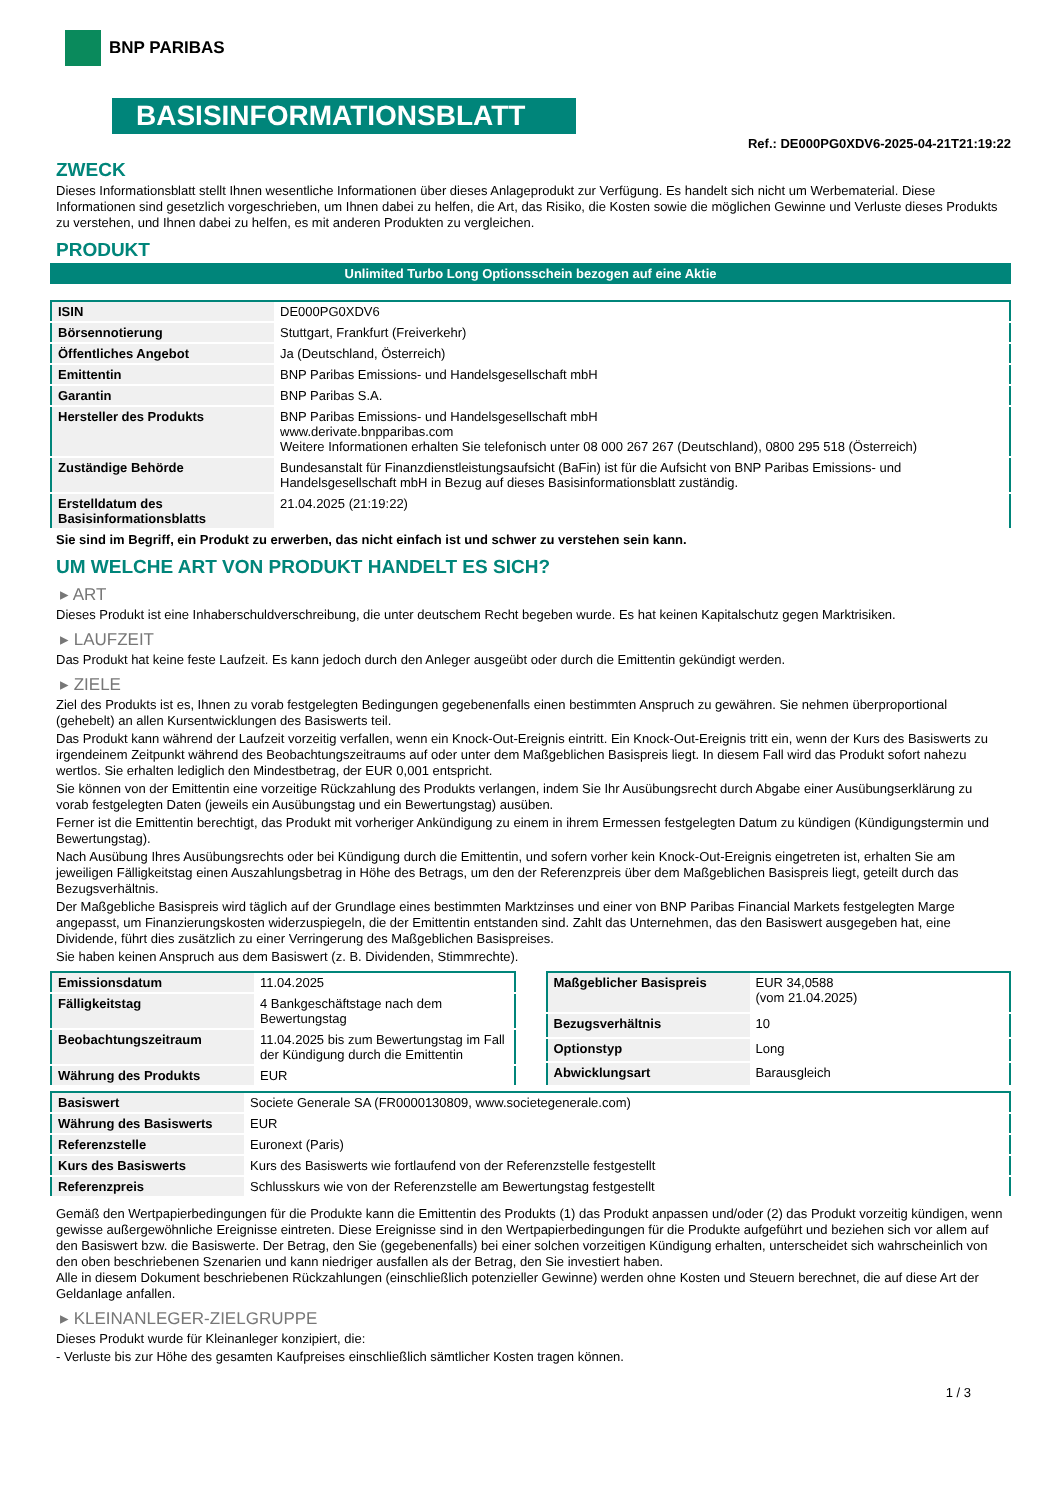BNP PARIBAS
BASISINFORMATIONSBLATT
Ref.: DE000PG0XDV6-2025-04-21T21:19:22
ZWECK
Dieses Informationsblatt stellt Ihnen wesentliche Informationen über dieses Anlageprodukt zur Verfügung. Es handelt sich nicht um Werbematerial. Diese Informationen sind gesetzlich vorgeschrieben, um Ihnen dabei zu helfen, die Art, das Risiko, die Kosten sowie die möglichen Gewinne und Verluste dieses Produkts zu verstehen, und Ihnen dabei zu helfen, es mit anderen Produkten zu vergleichen.
PRODUKT
Unlimited Turbo Long Optionsschein bezogen auf eine Aktie
| ISIN | DE000PG0XDV6 |
| Börsennotierung | Stuttgart, Frankfurt (Freiverkehr) |
| Öffentliches Angebot | Ja (Deutschland, Österreich) |
| Emittentin | BNP Paribas Emissions- und Handelsgesellschaft mbH |
| Garantin | BNP Paribas S.A. |
| Hersteller des Produkts | BNP Paribas Emissions- und Handelsgesellschaft mbH www.derivate.bnpparibas.com Weitere Informationen erhalten Sie telefonisch unter 08 000 267 267 (Deutschland), 0800 295 518 (Österreich) |
| Zuständige Behörde | Bundesanstalt für Finanzdienstleistungsaufsicht (BaFin) ist für die Aufsicht von BNP Paribas Emissions- und Handelsgesellschaft mbH in Bezug auf dieses Basisinformationsblatt zuständig. |
| Erstelldatum des Basisinformationsblatts | 21.04.2025 (21:19:22) |
Sie sind im Begriff, ein Produkt zu erwerben, das nicht einfach ist und schwer zu verstehen sein kann.
UM WELCHE ART VON PRODUKT HANDELT ES SICH?
▸ ART
Dieses Produkt ist eine Inhaberschuldverschreibung, die unter deutschem Recht begeben wurde. Es hat keinen Kapitalschutz gegen Marktrisiken.
▸ LAUFZEIT
Das Produkt hat keine feste Laufzeit. Es kann jedoch durch den Anleger ausgeübt oder durch die Emittentin gekündigt werden.
▸ ZIELE
Ziel des Produkts ist es, Ihnen zu vorab festgelegten Bedingungen gegebenenfalls einen bestimmten Anspruch zu gewähren. Sie nehmen überproportional (gehebelt) an allen Kursentwicklungen des Basiswerts teil.
Das Produkt kann während der Laufzeit vorzeitig verfallen, wenn ein Knock-Out-Ereignis eintritt. Ein Knock-Out-Ereignis tritt ein, wenn der Kurs des Basiswerts zu irgendeinem Zeitpunkt während des Beobachtungszeitraums auf oder unter dem Maßgeblichen Basispreis liegt. In diesem Fall wird das Produkt sofort nahezu wertlos. Sie erhalten lediglich den Mindestbetrag, der EUR 0,001 entspricht.
Sie können von der Emittentin eine vorzeitige Rückzahlung des Produkts verlangen, indem Sie Ihr Ausübungsrecht durch Abgabe einer Ausübungserklärung zu vorab festgelegten Daten (jeweils ein Ausübungstag und ein Bewertungstag) ausüben.
Ferner ist die Emittentin berechtigt, das Produkt mit vorheriger Ankündigung zu einem in ihrem Ermessen festgelegten Datum zu kündigen (Kündigungstermin und Bewertungstag).
Nach Ausübung Ihres Ausübungsrechts oder bei Kündigung durch die Emittentin, und sofern vorher kein Knock-Out-Ereignis eingetreten ist, erhalten Sie am jeweiligen Fälligkeitstag einen Auszahlungsbetrag in Höhe des Betrags, um den der Referenzpreis über dem Maßgeblichen Basispreis liegt, geteilt durch das Bezugsverhältnis.
Der Maßgebliche Basispreis wird täglich auf der Grundlage eines bestimmten Marktzinses und einer von BNP Paribas Financial Markets festgelegten Marge angepasst, um Finanzierungskosten widerzuspiegeln, die der Emittentin entstanden sind. Zahlt das Unternehmen, das den Basiswert ausgegeben hat, eine Dividende, führt dies zusätzlich zu einer Verringerung des Maßgeblichen Basispreises.
Sie haben keinen Anspruch aus dem Basiswert (z. B. Dividenden, Stimmrechte).
| Emissionsdatum | 11.04.2025 |
| Fälligkeitstag | 4 Bankgeschäftstage nach dem Bewertungstag |
| Beobachtungszeitraum | 11.04.2025 bis zum Bewertungstag im Fall der Kündigung durch die Emittentin |
| Währung des Produkts | EUR |
| Maßgeblicher Basispreis | EUR 34,0588 (vom 21.04.2025) |
| Bezugsverhältnis | 10 |
| Optionstyp | Long |
| Abwicklungsart | Barausgleich |
| Basiswert | Societe Generale SA (FR0000130809, www.societegenerale.com) |
| Währung des Basiswerts | EUR |
| Referenzstelle | Euronext (Paris) |
| Kurs des Basiswerts | Kurs des Basiswerts wie fortlaufend von der Referenzstelle festgestellt |
| Referenzpreis | Schlusskurs wie von der Referenzstelle am Bewertungstag festgestellt |
Gemäß den Wertpapierbedingungen für die Produkte kann die Emittentin des Produkts (1) das Produkt anpassen und/oder (2) das Produkt vorzeitig kündigen, wenn gewisse außergewöhnliche Ereignisse eintreten. Diese Ereignisse sind in den Wertpapierbedingungen für die Produkte aufgeführt und beziehen sich vor allem auf den Basiswert bzw. die Basiswerte. Der Betrag, den Sie (gegebenenfalls) bei einer solchen vorzeitigen Kündigung erhalten, unterscheidet sich wahrscheinlich von den oben beschriebenen Szenarien und kann niedriger ausfallen als der Betrag, den Sie investiert haben.
Alle in diesem Dokument beschriebenen Rückzahlungen (einschließlich potenzieller Gewinne) werden ohne Kosten und Steuern berechnet, die auf diese Art der Geldanlage anfallen.
▸ KLEINANLEGER-ZIELGRUPPE
Dieses Produkt wurde für Kleinanleger konzipiert, die:
- Verluste bis zur Höhe des gesamten Kaufpreises einschließlich sämtlicher Kosten tragen können.
1 / 3